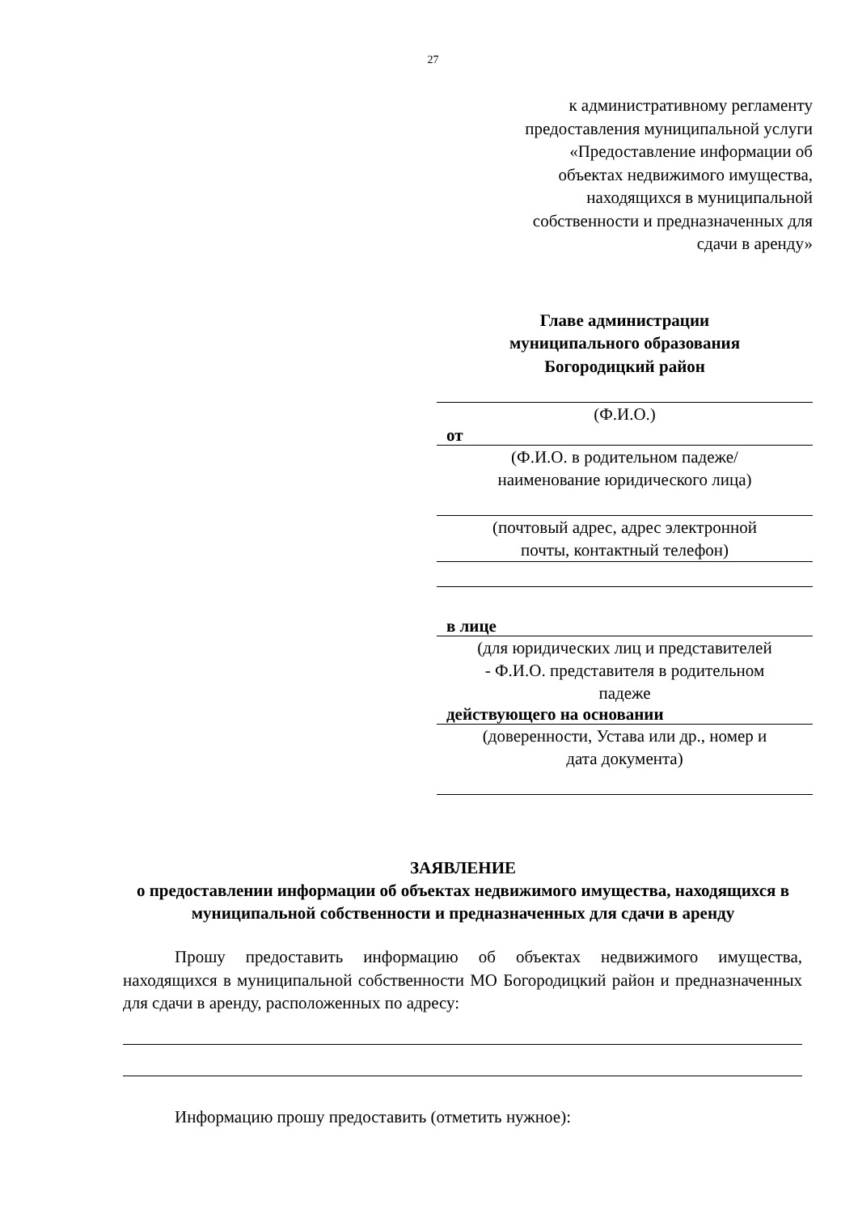27
к административному регламенту
предоставления муниципальной услуги
«Предоставление информации об
объектах недвижимого имущества,
находящихся в муниципальной
собственности и предназначенных для
сдачи в аренду»
Главе администрации
муниципального образования
Богородицкий район
(Ф.И.О.)
от
(Ф.И.О. в родительном падеже/
наименование юридического лица)
(почтовый адрес, адрес электронной
почты, контактный телефон)
в лице
(для юридических лиц и представителей
- Ф.И.О. представителя в родительном
падеже
действующего на основании
(доверенности, Устава или др., номер и
дата документа)
ЗАЯВЛЕНИЕ
о предоставлении информации об объектах недвижимого имущества, находящихся в муниципальной собственности и предназначенных для сдачи в аренду
Прошу предоставить информацию об объектах недвижимого имущества, находящихся в муниципальной собственности МО Богородицкий район и предназначенных для сдачи в аренду, расположенных по адресу:
Информацию прошу предоставить (отметить нужное):